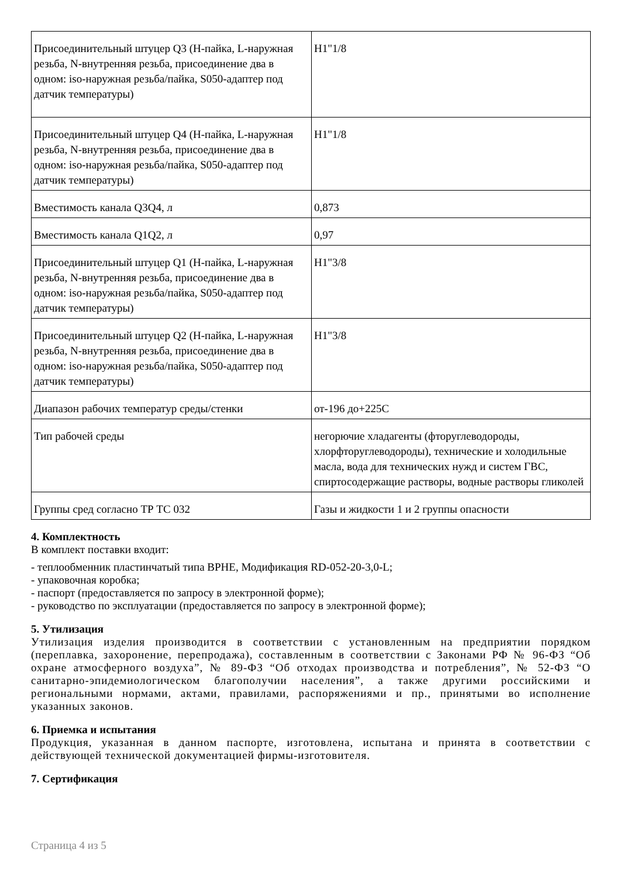| Присоединительный штуцер Q3 (H-пайка, L-наружная резьба, N-внутренняя резьба, присоединение два в одном: iso-наружная резьба/пайка, S050-адаптер под датчик температуры) | H1"1/8 |
| Присоединительный штуцер Q4 (H-пайка, L-наружная резьба, N-внутренняя резьба, присоединение два в одном: iso-наружная резьба/пайка, S050-адаптер под датчик температуры) | H1"1/8 |
| Вместимость канала Q3Q4, л | 0,873 |
| Вместимость канала Q1Q2, л | 0,97 |
| Присоединительный штуцер Q1 (H-пайка, L-наружная резьба, N-внутренняя резьба, присоединение два в одном: iso-наружная резьба/пайка, S050-адаптер под датчик температуры) | H1"3/8 |
| Присоединительный штуцер Q2 (H-пайка, L-наружная резьба, N-внутренняя резьба, присоединение два в одном: iso-наружная резьба/пайка, S050-адаптер под датчик температуры) | H1"3/8 |
| Диапазон рабочих температур среды/стенки | от-196 до+225С |
| Тип рабочей среды | негорючие хладагенты (фторуглеводороды, хлорфторуглеводороды), технические и холодильные масла, вода для технических нужд и систем ГВС, спиртосодержащие растворы, водные растворы гликолей |
| Группы сред согласно ТР ТС 032 | Газы и жидкости 1 и 2 группы опасности |
4. Комплектность
В комплект поставки входит:
- теплообменник пластинчатый типа BPHE, Модификация RD-052-20-3,0-L;
- упаковочная коробка;
- паспорт (предоставляется по запросу в электронной форме);
- руководство по эксплуатации (предоставляется по запросу в электронной форме);
5. Утилизация
Утилизация изделия производится в соответствии с установленным на предприятии порядком (переплавка, захоронение, перепродажа), составленным в соответствии с Законами РФ № 96-ФЗ “Об охране атмосферного воздуха”, № 89-ФЗ “Об отходах производства и потребления”, № 52-ФЗ “О санитарно-эпидемиологическом благополучии населения”, а также другими российскими и региональными нормами, актами, правилами, распоряжениями и пр., принятыми во исполнение указанных законов.
6. Приемка и испытания
Продукция, указанная в данном паспорте, изготовлена, испытана и принята в соответствии с действующей технической документацией фирмы-изготовителя.
7. Сертификация
Страница 4 из 5